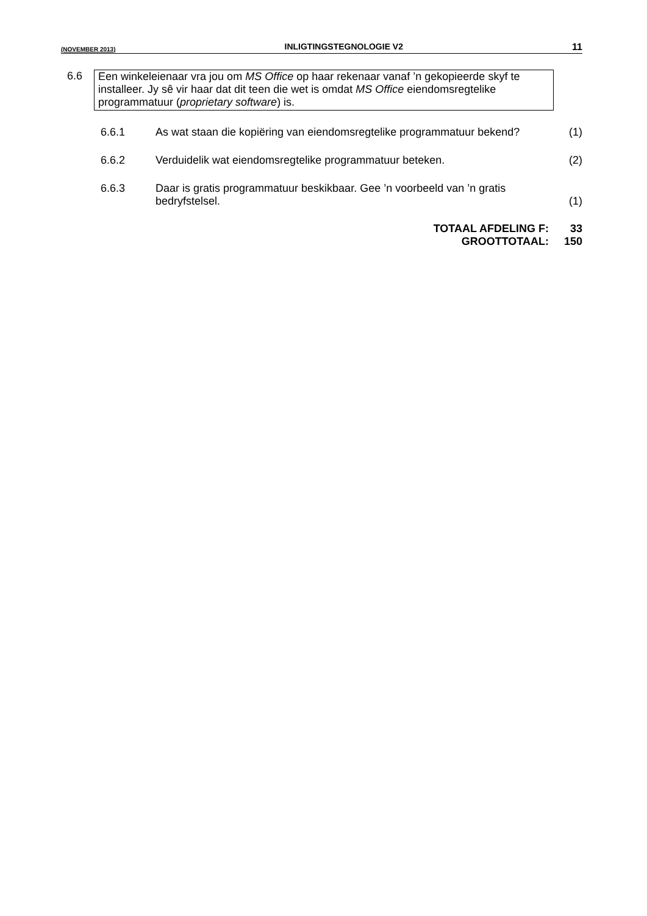(NOVEMBER 2013) INLIGTINGSTEGNOLOGIE V2 11
6.6 Een winkeleienaar vra jou om MS Office op haar rekenaar vanaf ’n gekopieerde skyf te installeer. Jy sê vir haar dat dit teen die wet is omdat MS Office eiendomsregtelike programmatuur (proprietary software) is.
6.6.1 As wat staan die kopiëring van eiendomsregtelike programmatuur bekend?
(1)
6.6.2 Verduidelik wat eiendomsregtelike programmatuur beteken.
(2)
6.6.3 Daar is gratis programmatuur beskikbaar. Gee ’n voorbeeld van ’n gratis bedryfstelsel.
(1)
TOTAAL AFDELING F: 33
GROOTTOTAAL: 150